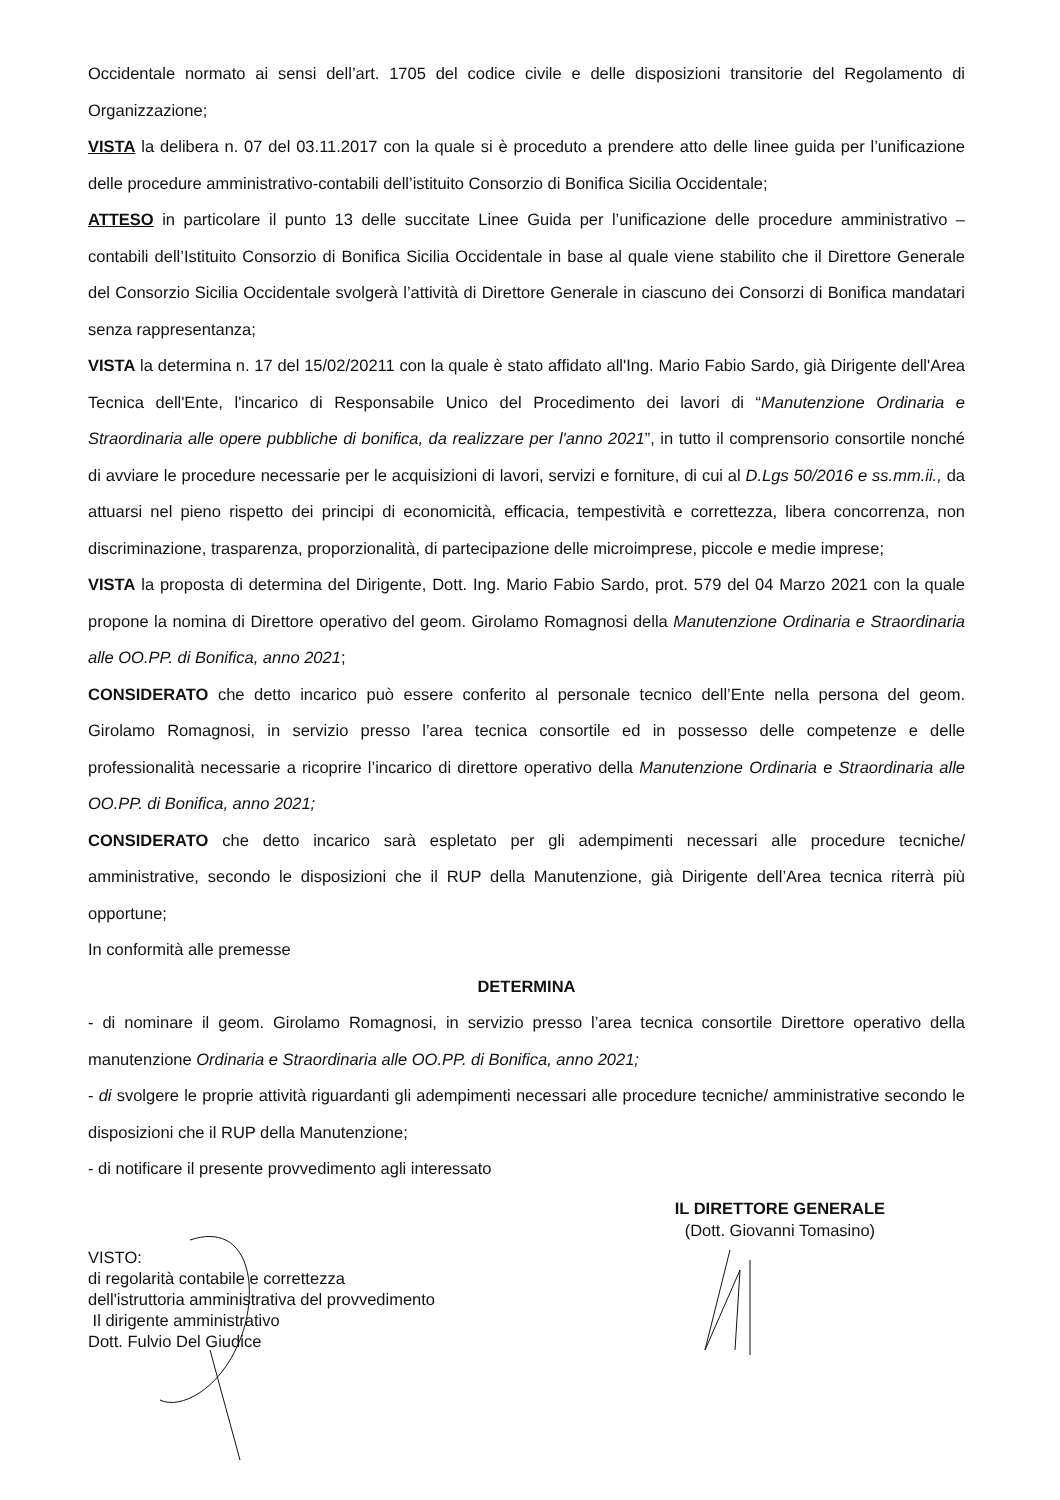Occidentale normato ai sensi dell’art. 1705 del codice civile e delle disposizioni transitorie del Regolamento di Organizzazione;
VISTA la delibera n. 07 del 03.11.2017 con la quale si è proceduto a prendere atto delle linee guida per l’unificazione delle procedure amministrativo-contabili dell’istituito Consorzio di Bonifica Sicilia Occidentale;
ATTESO in particolare il punto 13 delle succitate Linee Guida per l’unificazione delle procedure amministrativo – contabili dell’Istituito Consorzio di Bonifica Sicilia Occidentale in base al quale viene stabilito che il Direttore Generale del Consorzio Sicilia Occidentale svolgerà l’attività di Direttore Generale in ciascuno dei Consorzi di Bonifica mandatari senza rappresentanza;
VISTA la determina n. 17 del 15/02/20211 con la quale è stato affidato all'Ing. Mario Fabio Sardo, già Dirigente dell'Area Tecnica dell'Ente, l'incarico di Responsabile Unico del Procedimento dei lavori di “Manutenzione Ordinaria e Straordinaria alle opere pubbliche di bonifica, da realizzare per l'anno 2021”, in tutto il comprensorio consortile nonché di avviare le procedure necessarie per le acquisizioni di lavori, servizi e forniture, di cui al D.Lgs 50/2016 e ss.mm.ii., da attuarsi nel pieno rispetto dei principi di economicità, efficacia, tempestività e correttezza, libera concorrenza, non discriminazione, trasparenza, proporzionalità, di partecipazione delle microimprese, piccole e medie imprese;
VISTA la proposta di determina del Dirigente, Dott. Ing. Mario Fabio Sardo, prot. 579 del 04 Marzo 2021 con la quale propone la nomina di Direttore operativo del geom. Girolamo Romagnosi della Manutenzione Ordinaria e Straordinaria alle OO.PP. di Bonifica, anno 2021;
CONSIDERATO che detto incarico può essere conferito al personale tecnico dell’Ente nella persona del geom. Girolamo Romagnosi, in servizio presso l’area tecnica consortile ed in possesso delle competenze e delle professionalità necessarie a ricoprire l’incarico di direttore operativo della Manutenzione Ordinaria e Straordinaria alle OO.PP. di Bonifica, anno 2021;
CONSIDERATO che detto incarico sarà espletato per gli adempimenti necessari alle procedure tecniche/ amministrative, secondo le disposizioni che il RUP della Manutenzione, già Dirigente dell’Area tecnica riterrà più opportune;
In conformità alle premesse
DETERMINA
- di nominare il geom. Girolamo Romagnosi, in servizio presso l’area tecnica consortile Direttore operativo della manutenzione Ordinaria e Straordinaria alle OO.PP. di Bonifica, anno 2021;
- di svolgere le proprie attività riguardanti gli adempimenti necessari alle procedure tecniche/ amministrative secondo le disposizioni che il RUP della Manutenzione;
- di notificare il presente provvedimento agli interessato
VISTO:
di regolarità contabile e correttezza
dell'istruttoria amministrativa del provvedimento
Il dirigente amministrativo
Dott. Fulvio Del Giudice
IL DIRETTORE GENERALE
(Dott. Giovanni Tomasino)